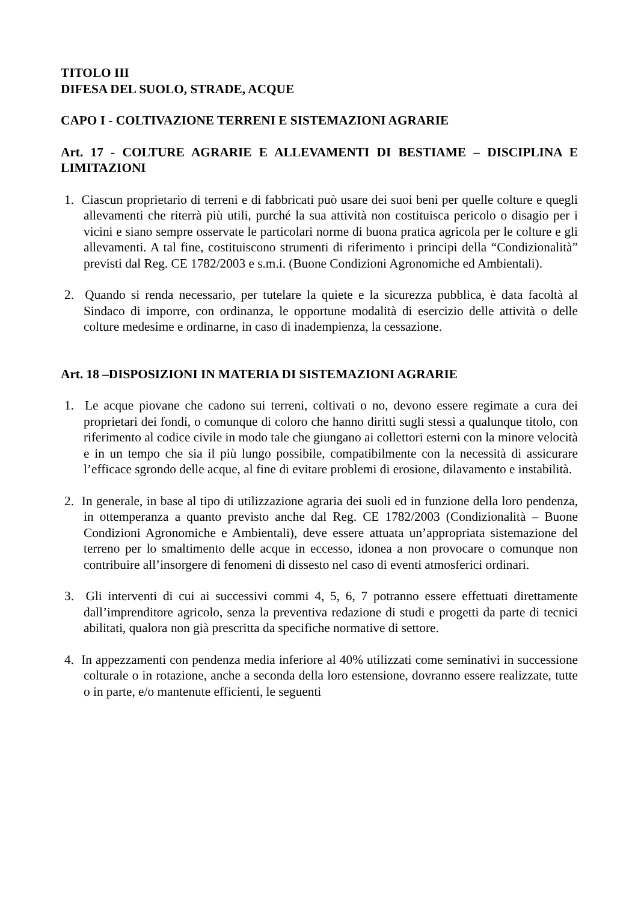TITOLO III
DIFESA DEL SUOLO, STRADE, ACQUE
CAPO I - COLTIVAZIONE TERRENI E SISTEMAZIONI AGRARIE
Art. 17 - COLTURE AGRARIE E ALLEVAMENTI DI BESTIAME – DISCIPLINA E LIMITAZIONI
1. Ciascun proprietario di terreni e di fabbricati può usare dei suoi beni per quelle colture e quegli allevamenti che riterrà più utili, purché la sua attività non costituisca pericolo o disagio per i vicini e siano sempre osservate le particolari norme di buona pratica agricola per le colture e gli allevamenti. A tal fine, costituiscono strumenti di riferimento i principi della “Condizionalità” previsti dal Reg. CE 1782/2003 e s.m.i. (Buone Condizioni Agronomiche ed Ambientali).
2. Quando si renda necessario, per tutelare la quiete e la sicurezza pubblica, è data facoltà al Sindaco di imporre, con ordinanza, le opportune modalità di esercizio delle attività o delle colture medesime e ordinarne, in caso di inadempienza, la cessazione.
Art. 18 –DISPOSIZIONI IN MATERIA DI SISTEMAZIONI AGRARIE
1. Le acque piovane che cadono sui terreni, coltivati o no, devono essere regimate a cura dei proprietari dei fondi, o comunque di coloro che hanno diritti sugli stessi a qualunque titolo, con riferimento al codice civile in modo tale che giungano ai collettori esterni con la minore velocità e in un tempo che sia il più lungo possibile, compatibilmente con la necessità di assicurare l’efficace sgrondo delle acque, al fine di evitare problemi di erosione, dilavamento e instabilità.
2. In generale, in base al tipo di utilizzazione agraria dei suoli ed in funzione della loro pendenza, in ottemperanza a quanto previsto anche dal Reg. CE 1782/2003 (Condizionalità – Buone Condizioni Agronomiche e Ambientali), deve essere attuata un’appropriata sistemazione del terreno per lo smaltimento delle acque in eccesso, idonea a non provocare o comunque non contribuire all’insorgere di fenomeni di dissesto nel caso di eventi atmosferici ordinari.
3. Gli interventi di cui ai successivi commi 4, 5, 6, 7 potranno essere effettuati direttamente dall’imprenditore agricolo, senza la preventiva redazione di studi e progetti da parte di tecnici abilitati, qualora non già prescritta da specifiche normative di settore.
4. In appezzamenti con pendenza media inferiore al 40% utilizzati come seminativi in successione colturale o in rotazione, anche a seconda della loro estensione, dovranno essere realizzate, tutte o in parte, e/o mantenute efficienti, le seguenti